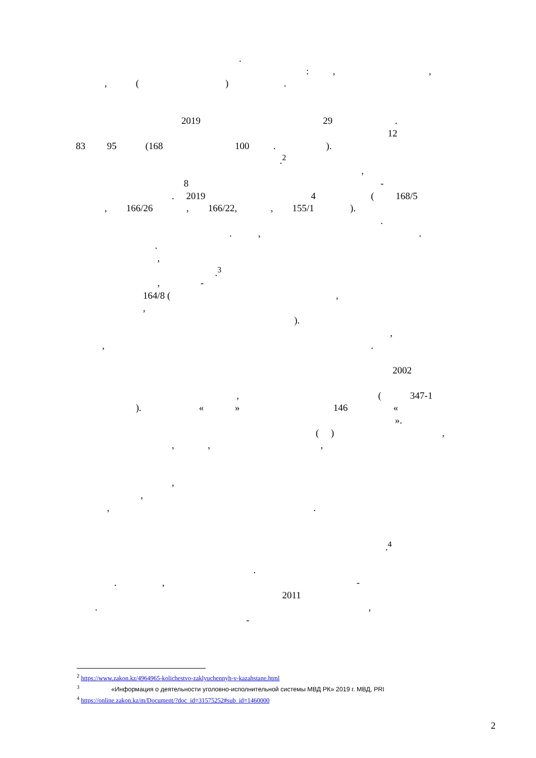.
: , ,
, ( ) .
2019 29 .
12
83 95 (168 100 . ).
.<sup>2</sup>
,
8 -
. 2019 4 ( 168/5
, 166/26 , 166/22, , 155/1 ).
.
. , .
.
,
.<sup>3</sup>
, -
164/8 ( ,
,
).
,
, .
2002
, ( 347-1
). « » 146 «
».
( ) ,
, , ,
,
,
, .
.<sup>4</sup>
.
. , -
2011
. ,
-
<sup>2</sup> https://www.zakon.kz/4964965-kolichestvo-zaklyuchennyh-v-kazahstane.html
<sup>3</sup> «Информация о деятельности уголовно-исполнительной системы МВД РК» 2019 г. МВД, PRI
<sup>4</sup> https://online.zakon.kz/m/Document/?doc_id=31575252#sub_id=1460000
2